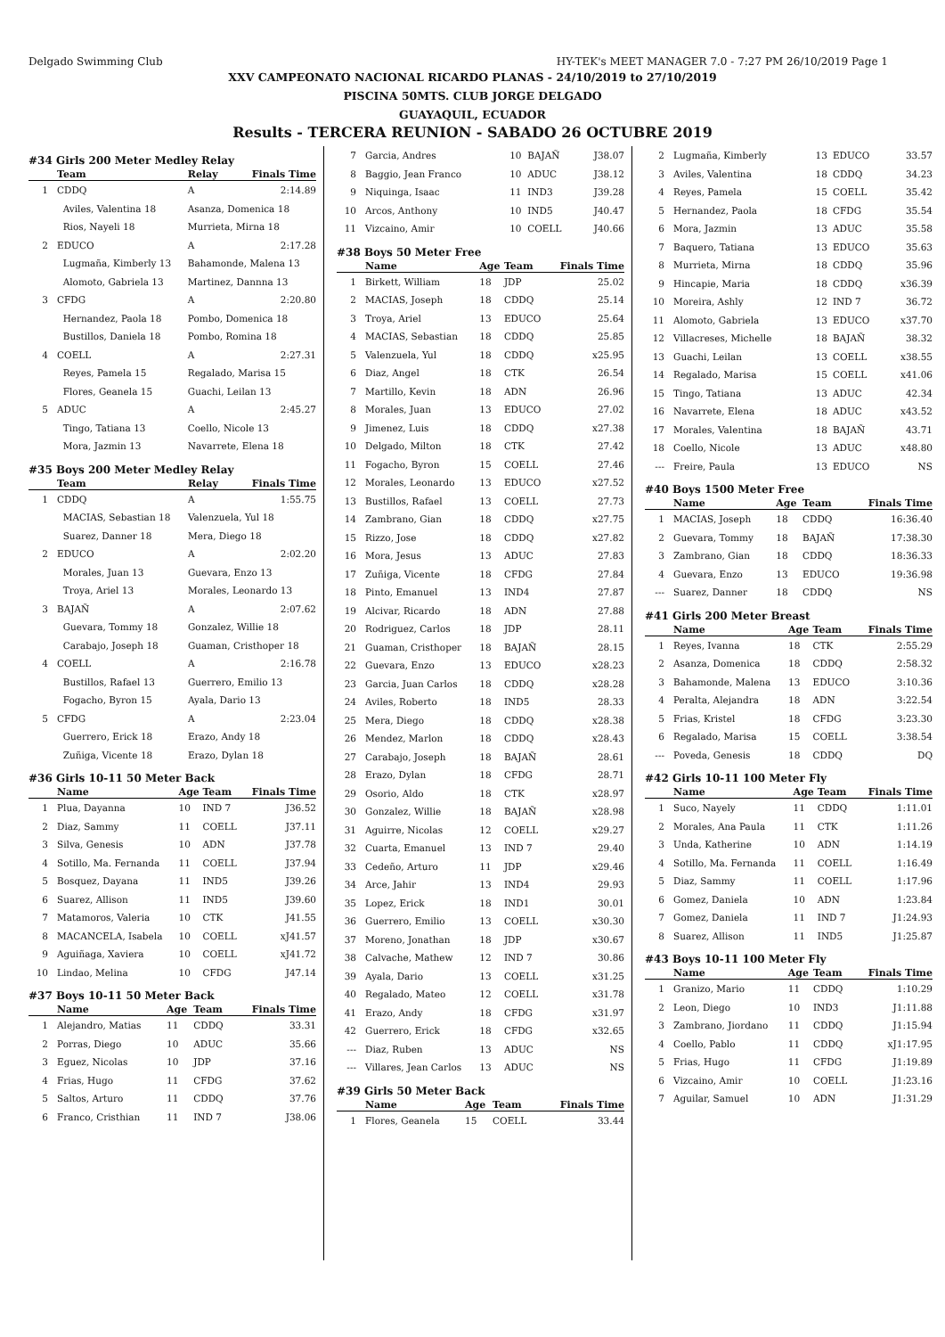Delgado Swimming Club HY-TEK's MEET MANAGER 7.0 - 7:27 PM 26/10/2019 Page 1
XXV CAMPEONATO NACIONAL RICARDO PLANAS - 24/10/2019 to 27/10/2019
PISCINA 50MTS. CLUB JORGE DELGADO
GUAYAQUIL, ECUADOR
Results - TERCERA REUNION - SABADO 26 OCTUBRE 2019
#34 Girls 200 Meter Medley Relay
| | Team | Relay | Finals Time |
| --- | --- | --- | --- |
| 1 | CDDQ | A | 2:14.89 |
| | Aviles, Valentina 18 | Asanza, Domenica 18 | |
| | Rios, Nayeli 18 | Murrieta, Mirna 18 | |
| 2 | EDUCO | A | 2:17.28 |
| | Lugmaña, Kimberly 13 | Bahamonde, Malena 13 | |
| | Alomoto, Gabriela 13 | Martinez, Dannna 13 | |
| 3 | CFDG | A | 2:20.80 |
| | Hernandez, Paola 18 | Pombo, Domenica 18 | |
| | Bustillos, Daniela 18 | Pombo, Romina 18 | |
| 4 | COELL | A | 2:27.31 |
| | Reyes, Pamela 15 | Regalado, Marisa 15 | |
| | Flores, Geanela 15 | Guachi, Leilan 13 | |
| 5 | ADUC | A | 2:45.27 |
| | Tingo, Tatiana 13 | Coello, Nicole 13 | |
| | Mora, Jazmin 13 | Navarrete, Elena 18 | |
#35 Boys 200 Meter Medley Relay
| | Team | Relay | Finals Time |
| --- | --- | --- | --- |
| 1 | CDDQ | A | 1:55.75 |
| | MACIAS, Sebastian 18 | Valenzuela, Yul 18 | |
| | Suarez, Danner 18 | Mera, Diego 18 | |
| 2 | EDUCO | A | 2:02.20 |
| | Morales, Juan 13 | Guevara, Enzo 13 | |
| | Troya, Ariel 13 | Morales, Leonardo 13 | |
| 3 | BAJAÑ | A | 2:07.62 |
| | Guevara, Tommy 18 | Gonzalez, Willie 18 | |
| | Carabajo, Joseph 18 | Guaman, Cristhoper 18 | |
| 4 | COELL | A | 2:16.78 |
| | Bustillos, Rafael 13 | Guerrero, Emilio 13 | |
| | Fogacho, Byron 15 | Ayala, Dario 13 | |
| 5 | CFDG | A | 2:23.04 |
| | Guerrero, Erick 18 | Erazo, Andy 18 | |
| | Zuñiga, Vicente 18 | Erazo, Dylan 18 | |
#36 Girls 10-11 50 Meter Back
| | Name | Age | Team | Finals Time |
| --- | --- | --- | --- | --- |
| 1 | Plua, Dayanna | 10 | IND 7 | J36.52 |
| 2 | Diaz, Sammy | 11 | COELL | J37.11 |
| 3 | Silva, Genesis | 10 | ADN | J37.78 |
| 4 | Sotillo, Ma. Fernanda | 11 | COELL | J37.94 |
| 5 | Bosquez, Dayana | 11 | IND5 | J39.26 |
| 6 | Suarez, Allison | 11 | IND5 | J39.60 |
| 7 | Matamoros, Valeria | 10 | CTK | J41.55 |
| 8 | MACANCELA, Isabela | 10 | COELL | xJ41.57 |
| 9 | Aguiñaga, Xaviera | 10 | COELL | xJ41.72 |
| 10 | Lindao, Melina | 10 | CFDG | J47.14 |
#37 Boys 10-11 50 Meter Back
| | Name | Age | Team | Finals Time |
| --- | --- | --- | --- | --- |
| 1 | Alejandro, Matias | 11 | CDDQ | 33.31 |
| 2 | Porras, Diego | 10 | ADUC | 35.66 |
| 3 | Eguez, Nicolas | 10 | JDP | 37.16 |
| 4 | Frias, Hugo | 11 | CFDG | 37.62 |
| 5 | Saltos, Arturo | 11 | CDDQ | 37.76 |
| 6 | Franco, Cristhian | 11 | IND 7 | J38.06 |
| 7 | Garcia, Andres | 10 | BAJAÑ | J38.07 |
| 8 | Baggio, Jean Franco | 10 | ADUC | J38.12 |
| 9 | Niquinga, Isaac | 11 | IND3 | J39.28 |
| 10 | Arcos, Anthony | 10 | IND5 | J40.47 |
| 11 | Vizcaino, Amir | 10 | COELL | J40.66 |
#38 Boys 50 Meter Free
| | Name | Age | Team | Finals Time |
| --- | --- | --- | --- | --- |
| 1 | Birkett, William | 18 | JDP | 25.02 |
| 2 | MACIAS, Joseph | 18 | CDDQ | 25.14 |
| 3 | Troya, Ariel | 13 | EDUCO | 25.64 |
| 4 | MACIAS, Sebastian | 18 | CDDQ | 25.85 |
| 5 | Valenzuela, Yul | 18 | CDDQ | x25.95 |
| 6 | Diaz, Angel | 18 | CTK | 26.54 |
| 7 | Martillo, Kevin | 18 | ADN | 26.96 |
| 8 | Morales, Juan | 13 | EDUCO | 27.02 |
| 9 | Jimenez, Luis | 18 | CDDQ | x27.38 |
| 10 | Delgado, Milton | 18 | CTK | 27.42 |
| 11 | Fogacho, Byron | 15 | COELL | 27.46 |
| 12 | Morales, Leonardo | 13 | EDUCO | x27.52 |
| 13 | Bustillos, Rafael | 13 | COELL | 27.73 |
| 14 | Zambrano, Gian | 18 | CDDQ | x27.75 |
| 15 | Rizzo, Jose | 18 | CDDQ | x27.82 |
| 16 | Mora, Jesus | 13 | ADUC | 27.83 |
| 17 | Zuñiga, Vicente | 18 | CFDG | 27.84 |
| 18 | Pinto, Emanuel | 13 | IND4 | 27.87 |
| 19 | Alcivar, Ricardo | 18 | ADN | 27.88 |
| 20 | Rodriguez, Carlos | 18 | JDP | 28.11 |
| 21 | Guaman, Cristhoper | 18 | BAJAÑ | 28.15 |
| 22 | Guevara, Enzo | 13 | EDUCO | x28.23 |
| 23 | Garcia, Juan Carlos | 18 | CDDQ | x28.28 |
| 24 | Aviles, Roberto | 18 | IND5 | 28.33 |
| 25 | Mera, Diego | 18 | CDDQ | x28.38 |
| 26 | Mendez, Marlon | 18 | CDDQ | x28.43 |
| 27 | Carabajo, Joseph | 18 | BAJAÑ | 28.61 |
| 28 | Erazo, Dylan | 18 | CFDG | 28.71 |
| 29 | Osorio, Aldo | 18 | CTK | x28.97 |
| 30 | Gonzalez, Willie | 18 | BAJAÑ | x28.98 |
| 31 | Aguirre, Nicolas | 12 | COELL | x29.27 |
| 32 | Cuarta, Emanuel | 13 | IND 7 | 29.40 |
| 33 | Cedeño, Arturo | 11 | JDP | x29.46 |
| 34 | Arce, Jahir | 13 | IND4 | 29.93 |
| 35 | Lopez, Erick | 18 | IND1 | 30.01 |
| 36 | Guerrero, Emilio | 13 | COELL | x30.30 |
| 37 | Moreno, Jonathan | 18 | JDP | x30.67 |
| 38 | Calvache, Mathew | 12 | IND 7 | 30.86 |
| 39 | Ayala, Dario | 13 | COELL | x31.25 |
| 40 | Regalado, Mateo | 12 | COELL | x31.78 |
| 41 | Erazo, Andy | 18 | CFDG | x31.97 |
| 42 | Guerrero, Erick | 18 | CFDG | x32.65 |
| --- | Diaz, Ruben | 13 | ADUC | NS |
| --- | Villares, Jean Carlos | 13 | ADUC | NS |
#39 Girls 50 Meter Back
| | Name | Age | Team | Finals Time |
| --- | --- | --- | --- | --- |
| 1 | Flores, Geanela | 15 | COELL | 33.44 |
| 2 | Lugmaña, Kimberly | 13 | EDUCO | 33.57 |
| 3 | Aviles, Valentina | 18 | CDDQ | 34.23 |
| 4 | Reyes, Pamela | 15 | COELL | 35.42 |
| 5 | Hernandez, Paola | 18 | CFDG | 35.54 |
| 6 | Mora, Jazmin | 13 | ADUC | 35.58 |
| 7 | Baquero, Tatiana | 13 | EDUCO | 35.63 |
| 8 | Murrieta, Mirna | 18 | CDDQ | 35.96 |
| 9 | Hincapie, Maria | 18 | CDDQ | x36.39 |
| 10 | Moreira, Ashly | 12 | IND 7 | 36.72 |
| 11 | Alomoto, Gabriela | 13 | EDUCO | x37.70 |
| 12 | Villacreses, Michelle | 18 | BAJAÑ | 38.32 |
| 13 | Guachi, Leilan | 13 | COELL | x38.55 |
| 14 | Regalado, Marisa | 15 | COELL | x41.06 |
| 15 | Tingo, Tatiana | 13 | ADUC | 42.34 |
| 16 | Navarrete, Elena | 18 | ADUC | x43.52 |
| 17 | Morales, Valentina | 18 | BAJAÑ | 43.71 |
| 18 | Coello, Nicole | 13 | ADUC | x48.80 |
| --- | Freire, Paula | 13 | EDUCO | NS |
#40 Boys 1500 Meter Free
| | Name | Age | Team | Finals Time |
| --- | --- | --- | --- | --- |
| 1 | MACIAS, Joseph | 18 | CDDQ | 16:36.40 |
| 2 | Guevara, Tommy | 18 | BAJAÑ | 17:38.30 |
| 3 | Zambrano, Gian | 18 | CDDQ | 18:36.33 |
| 4 | Guevara, Enzo | 13 | EDUCO | 19:36.98 |
| --- | Suarez, Danner | 18 | CDDQ | NS |
#41 Girls 200 Meter Breast
| | Name | Age | Team | Finals Time |
| --- | --- | --- | --- | --- |
| 1 | Reyes, Ivanna | 18 | CTK | 2:55.29 |
| 2 | Asanza, Domenica | 18 | CDDQ | 2:58.32 |
| 3 | Bahamonde, Malena | 13 | EDUCO | 3:10.36 |
| 4 | Peralta, Alejandra | 18 | ADN | 3:22.54 |
| 5 | Frias, Kristel | 18 | CFDG | 3:23.30 |
| 6 | Regalado, Marisa | 15 | COELL | 3:38.54 |
| --- | Poveda, Genesis | 18 | CDDQ | DQ |
#42 Girls 10-11 100 Meter Fly
| | Name | Age | Team | Finals Time |
| --- | --- | --- | --- | --- |
| 1 | Suco, Nayely | 11 | CDDQ | 1:11.01 |
| 2 | Morales, Ana Paula | 11 | CTK | 1:11.26 |
| 3 | Unda, Katherine | 10 | ADN | 1:14.19 |
| 4 | Sotillo, Ma. Fernanda | 11 | COELL | 1:16.49 |
| 5 | Diaz, Sammy | 11 | COELL | 1:17.96 |
| 6 | Gomez, Daniela | 10 | ADN | 1:23.84 |
| 7 | Gomez, Daniela | 11 | IND 7 | J1:24.93 |
| 8 | Suarez, Allison | 11 | IND5 | J1:25.87 |
#43 Boys 10-11 100 Meter Fly
| | Name | Age | Team | Finals Time |
| --- | --- | --- | --- | --- |
| 1 | Granizo, Mario | 11 | CDDQ | 1:10.29 |
| 2 | Leon, Diego | 10 | IND3 | J1:11.88 |
| 3 | Zambrano, Jiordano | 11 | CDDQ | J1:15.94 |
| 4 | Coello, Pablo | 11 | CDDQ | xJ1:17.95 |
| 5 | Frias, Hugo | 11 | CFDG | J1:19.89 |
| 6 | Vizcaino, Amir | 10 | COELL | J1:23.16 |
| 7 | Aguilar, Samuel | 10 | ADN | J1:31.29 |